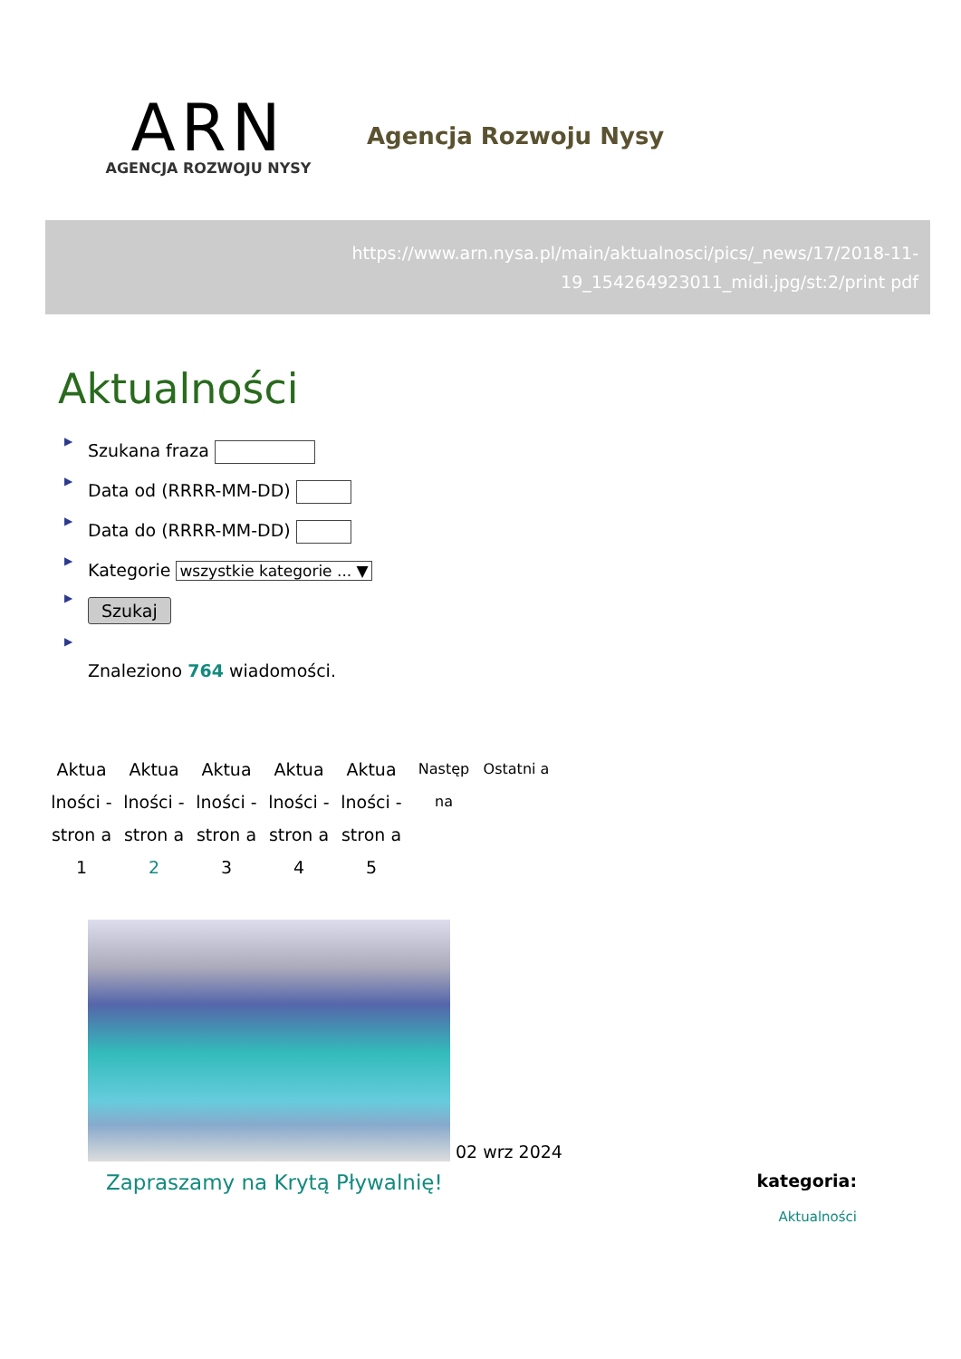ARN
AGENCJA ROZWOJU NYSY
Agencja Rozwoju Nysy
https://www.arn.nysa.pl/main/aktualnosci/pics/_news/17/2018-11-19_154264923011_midi.jpg/st:2/print pdf
Aktualności
▶ Szukana fraza
▶ Data od (RRRR-MM-DD)
▶ Data do (RRRR-MM-DD)
▶ Kategorie wszystkie kategorie ... ▼
▶ Szukaj
▶
Znaleziono 764 wiadomości.
Aktua lności - stron a 1
Aktua lności - stron a 2
Aktua lności - stron a 3
Aktua lności - stron a 4
Aktua lności - stron a 5
Następ na
Ostatni a
02 wrz 2024
Zapraszamy na Krytą Pływalnię!
kategoria:
Aktualności